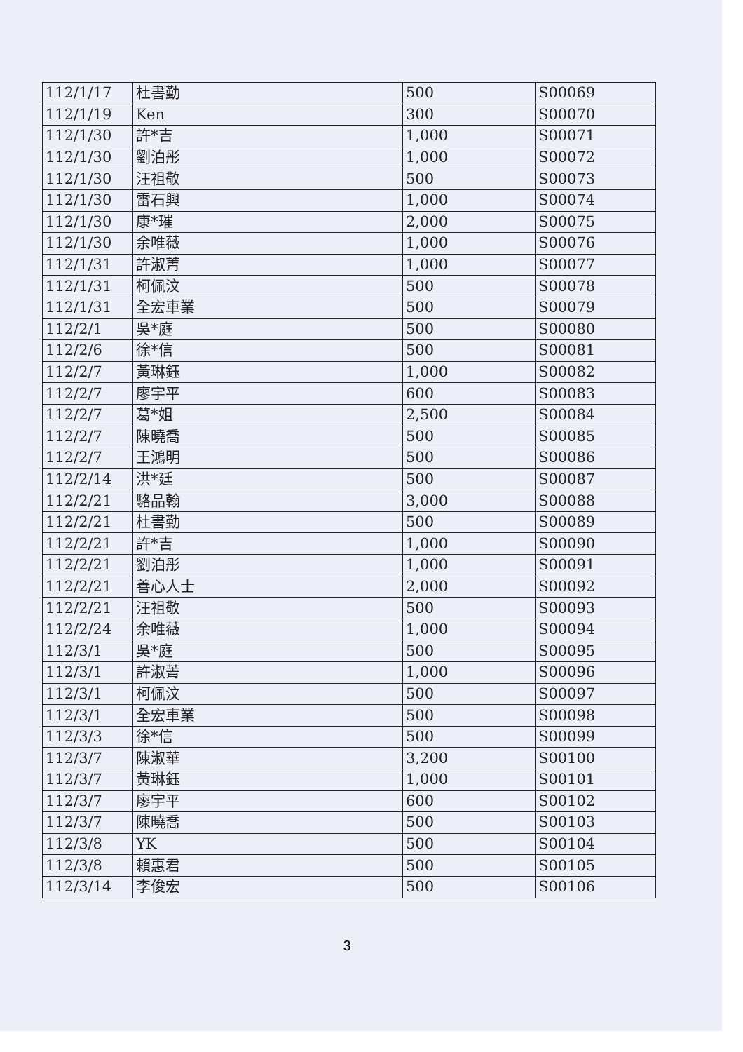| 112/1/17 | 杜書勤 | 500 | S00069 |
| 112/1/19 | Ken | 300 | S00070 |
| 112/1/30 | 許*吉 | 1,000 | S00071 |
| 112/1/30 | 劉泊彤 | 1,000 | S00072 |
| 112/1/30 | 汪祖敬 | 500 | S00073 |
| 112/1/30 | 雷石興 | 1,000 | S00074 |
| 112/1/30 | 康*璀 | 2,000 | S00075 |
| 112/1/30 | 余唯薇 | 1,000 | S00076 |
| 112/1/31 | 許淑菁 | 1,000 | S00077 |
| 112/1/31 | 柯佩汶 | 500 | S00078 |
| 112/1/31 | 全宏車業 | 500 | S00079 |
| 112/2/1 | 吳*庭 | 500 | S00080 |
| 112/2/6 | 徐*信 | 500 | S00081 |
| 112/2/7 | 黃琳鈺 | 1,000 | S00082 |
| 112/2/7 | 廖宇平 | 600 | S00083 |
| 112/2/7 | 葛*姐 | 2,500 | S00084 |
| 112/2/7 | 陳曉喬 | 500 | S00085 |
| 112/2/7 | 王鴻明 | 500 | S00086 |
| 112/2/14 | 洪*廷 | 500 | S00087 |
| 112/2/21 | 駱品翰 | 3,000 | S00088 |
| 112/2/21 | 杜書勤 | 500 | S00089 |
| 112/2/21 | 許*吉 | 1,000 | S00090 |
| 112/2/21 | 劉泊彤 | 1,000 | S00091 |
| 112/2/21 | 善心人士 | 2,000 | S00092 |
| 112/2/21 | 汪祖敬 | 500 | S00093 |
| 112/2/24 | 余唯薇 | 1,000 | S00094 |
| 112/3/1 | 吳*庭 | 500 | S00095 |
| 112/3/1 | 許淑菁 | 1,000 | S00096 |
| 112/3/1 | 柯佩汶 | 500 | S00097 |
| 112/3/1 | 全宏車業 | 500 | S00098 |
| 112/3/3 | 徐*信 | 500 | S00099 |
| 112/3/7 | 陳淑華 | 3,200 | S00100 |
| 112/3/7 | 黃琳鈺 | 1,000 | S00101 |
| 112/3/7 | 廖宇平 | 600 | S00102 |
| 112/3/7 | 陳曉喬 | 500 | S00103 |
| 112/3/8 | YK | 500 | S00104 |
| 112/3/8 | 賴惠君 | 500 | S00105 |
| 112/3/14 | 李俊宏 | 500 | S00106 |
3